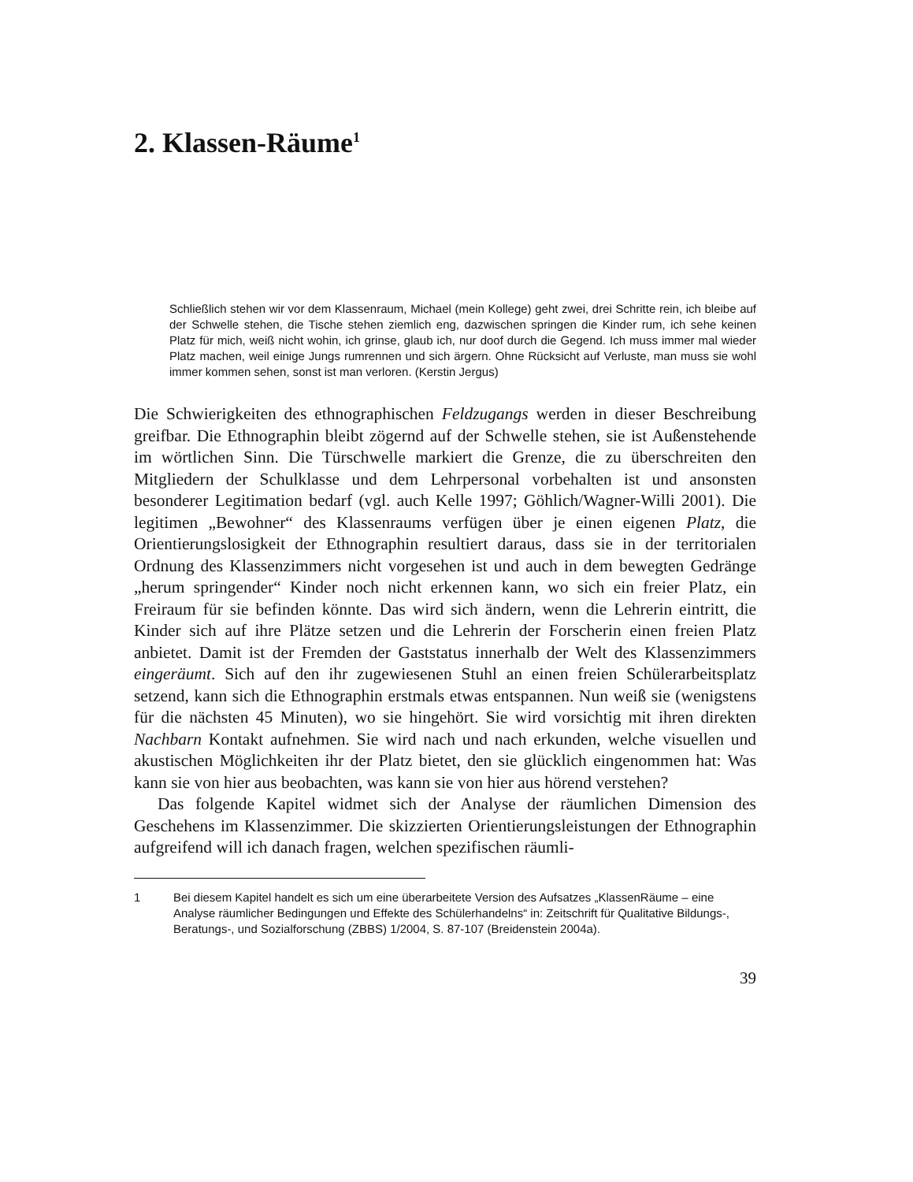2. Klassen-Räume<sup>1</sup>
Schließlich stehen wir vor dem Klassenraum, Michael (mein Kollege) geht zwei, drei Schritte rein, ich bleibe auf der Schwelle stehen, die Tische stehen ziemlich eng, dazwischen springen die Kinder rum, ich sehe keinen Platz für mich, weiß nicht wohin, ich grinse, glaub ich, nur doof durch die Gegend. Ich muss immer mal wieder Platz machen, weil einige Jungs rumrennen und sich ärgern. Ohne Rücksicht auf Verluste, man muss sie wohl immer kommen sehen, sonst ist man verloren. (Kerstin Jergus)
Die Schwierigkeiten des ethnographischen Feldzugangs werden in dieser Beschreibung greifbar. Die Ethnographin bleibt zögernd auf der Schwelle stehen, sie ist Außenstehende im wörtlichen Sinn. Die Türschwelle markiert die Grenze, die zu überschreiten den Mitgliedern der Schulklasse und dem Lehrpersonal vorbehalten ist und ansonsten besonderer Legitimation bedarf (vgl. auch Kelle 1997; Göhlich/Wagner-Willi 2001). Die legitimen „Bewohner“ des Klassenraums verfügen über je einen eigenen Platz, die Orientierungslosigkeit der Ethnographin resultiert daraus, dass sie in der territorialen Ordnung des Klassenzimmers nicht vorgesehen ist und auch in dem bewegten Gedränge „herum springender“ Kinder noch nicht erkennen kann, wo sich ein freier Platz, ein Freiraum für sie befinden könnte. Das wird sich ändern, wenn die Lehrerin eintritt, die Kinder sich auf ihre Plätze setzen und die Lehrerin der Forscherin einen freien Platz anbietet. Damit ist der Fremden der Gaststatus innerhalb der Welt des Klassenzimmers eingeräumt. Sich auf den ihr zugewiesenen Stuhl an einen freien Schülerarbeitsplatz setzend, kann sich die Ethnographin erstmals etwas entspannen. Nun weiß sie (wenigstens für die nächsten 45 Minuten), wo sie hingehört. Sie wird vorsichtig mit ihren direkten Nachbarn Kontakt aufnehmen. Sie wird nach und nach erkunden, welche visuellen und akustischen Möglichkeiten ihr der Platz bietet, den sie glücklich eingenommen hat: Was kann sie von hier aus beobachten, was kann sie von hier aus hörend verstehen?
Das folgende Kapitel widmet sich der Analyse der räumlichen Dimension des Geschehens im Klassenzimmer. Die skizzierten Orientierungsleistungen der Ethnographin aufgreifend will ich danach fragen, welchen spezifischen räumli-
1 Bei diesem Kapitel handelt es sich um eine überarbeitete Version des Aufsatzes „KlassenRäume – eine Analyse räumlicher Bedingungen und Effekte des Schülerhandelns“ in: Zeitschrift für Qualitative Bildungs-, Beratungs-, und Sozialforschung (ZBBS) 1/2004, S. 87-107 (Breidenstein 2004a).
39